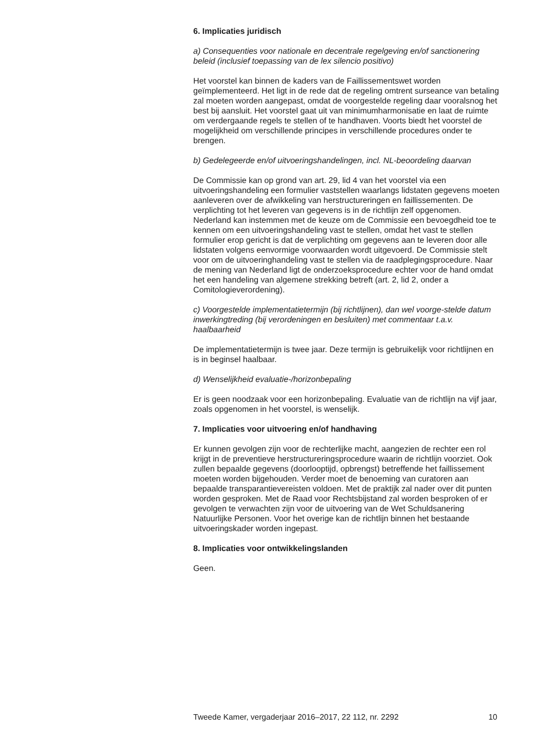6. Implicaties juridisch
a) Consequenties voor nationale en decentrale regelgeving en/of sanctionering beleid (inclusief toepassing van de lex silencio positivo)
Het voorstel kan binnen de kaders van de Faillissementswet worden geïmplementeerd. Het ligt in de rede dat de regeling omtrent surseance van betaling zal moeten worden aangepast, omdat de voorgestelde regeling daar vooralsnog het best bij aansluit. Het voorstel gaat uit van minimumharmonisatie en laat de ruimte om verdergaande regels te stellen of te handhaven. Voorts biedt het voorstel de mogelijkheid om verschillende principes in verschillende procedures onder te brengen.
b) Gedelegeerde en/of uitvoeringshandelingen, incl. NL-beoordeling daarvan
De Commissie kan op grond van art. 29, lid 4 van het voorstel via een uitvoeringshandeling een formulier vaststellen waarlangs lidstaten gegevens moeten aanleveren over de afwikkeling van herstructureringen en faillissementen. De verplichting tot het leveren van gegevens is in de richtlijn zelf opgenomen. Nederland kan instemmen met de keuze om de Commissie een bevoegdheid toe te kennen om een uitvoeringshandeling vast te stellen, omdat het vast te stellen formulier erop gericht is dat de verplichting om gegevens aan te leveren door alle lidstaten volgens eenvormige voorwaarden wordt uitgevoerd. De Commissie stelt voor om de uitvoeringhandeling vast te stellen via de raadplegingsprocedure. Naar de mening van Nederland ligt de onderzoeksprocedure echter voor de hand omdat het een handeling van algemene strekking betreft (art. 2, lid 2, onder a Comitologieverordening).
c) Voorgestelde implementatietermijn (bij richtlijnen), dan wel voorge-stelde datum inwerkingtreding (bij verordeningen en besluiten) met commentaar t.a.v. haalbaarheid
De implementatietermijn is twee jaar. Deze termijn is gebruikelijk voor richtlijnen en is in beginsel haalbaar.
d) Wenselijkheid evaluatie-/horizonbepaling
Er is geen noodzaak voor een horizonbepaling. Evaluatie van de richtlijn na vijf jaar, zoals opgenomen in het voorstel, is wenselijk.
7. Implicaties voor uitvoering en/of handhaving
Er kunnen gevolgen zijn voor de rechterlijke macht, aangezien de rechter een rol krijgt in de preventieve herstructureringsprocedure waarin de richtlijn voorziet. Ook zullen bepaalde gegevens (doorlooptijd, opbrengst) betreffende het faillissement moeten worden bijgehouden. Verder moet de benoeming van curatoren aan bepaalde transparantievereisten voldoen. Met de praktijk zal nader over dit punten worden gesproken. Met de Raad voor Rechtsbijstand zal worden besproken of er gevolgen te verwachten zijn voor de uitvoering van de Wet Schuldsanering Natuurlijke Personen. Voor het overige kan de richtlijn binnen het bestaande uitvoeringskader worden ingepast.
8. Implicaties voor ontwikkelingslanden
Geen.
Tweede Kamer, vergaderjaar 2016–2017, 22 112, nr. 2292 10